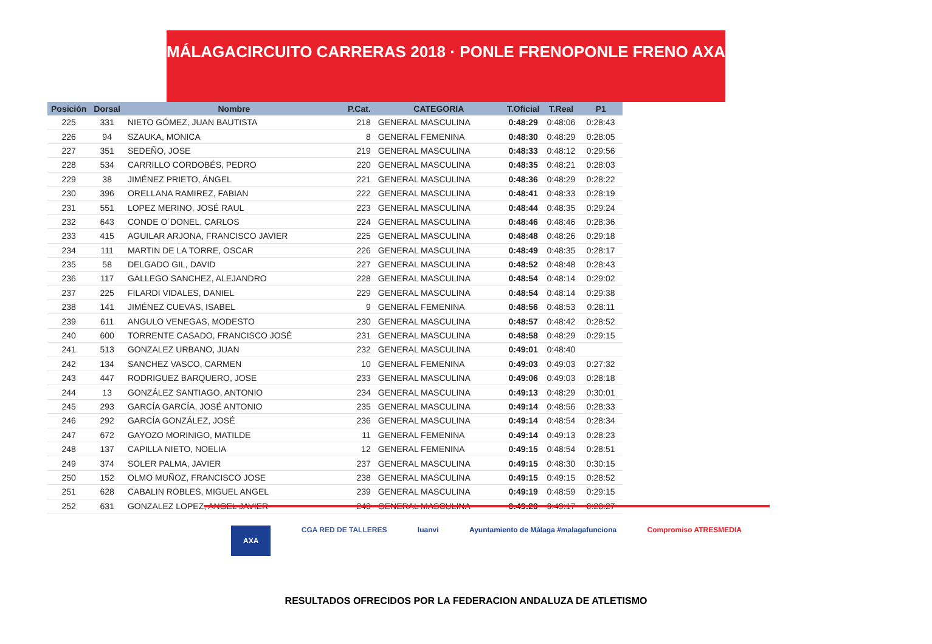MÁLAGA CIRCUITO CARRERAS 2018 · PONLE FRENO PONLE FRENO AXA
| Posición | Dorsal | Nombre | P.Cat. | CATEGORIA | T.Oficial | T.Real | P1 |
| --- | --- | --- | --- | --- | --- | --- | --- |
| 225 | 331 | NIETO GÓMEZ, JUAN BAUTISTA | 218 | GENERAL MASCULINA | 0:48:29 | 0:48:06 | 0:28:43 |
| 226 | 94 | SZAUKA, MONICA | 8 | GENERAL FEMENINA | 0:48:30 | 0:48:29 | 0:28:05 |
| 227 | 351 | SEDEÑO, JOSE | 219 | GENERAL MASCULINA | 0:48:33 | 0:48:12 | 0:29:56 |
| 228 | 534 | CARRILLO CORDOBÉS, PEDRO | 220 | GENERAL MASCULINA | 0:48:35 | 0:48:21 | 0:28:03 |
| 229 | 38 | JIMÉNEZ PRIETO, ÁNGEL | 221 | GENERAL MASCULINA | 0:48:36 | 0:48:29 | 0:28:22 |
| 230 | 396 | ORELLANA RAMIREZ, FABIAN | 222 | GENERAL MASCULINA | 0:48:41 | 0:48:33 | 0:28:19 |
| 231 | 551 | LOPEZ MERINO, JOSÉ RAUL | 223 | GENERAL MASCULINA | 0:48:44 | 0:48:35 | 0:29:24 |
| 232 | 643 | CONDE O´DONEL, CARLOS | 224 | GENERAL MASCULINA | 0:48:46 | 0:48:46 | 0:28:36 |
| 233 | 415 | AGUILAR ARJONA, FRANCISCO JAVIER | 225 | GENERAL MASCULINA | 0:48:48 | 0:48:26 | 0:29:18 |
| 234 | 111 | MARTIN DE LA TORRE, OSCAR | 226 | GENERAL MASCULINA | 0:48:49 | 0:48:35 | 0:28:17 |
| 235 | 58 | DELGADO GIL, DAVID | 227 | GENERAL MASCULINA | 0:48:52 | 0:48:48 | 0:28:43 |
| 236 | 117 | GALLEGO SANCHEZ, ALEJANDRO | 228 | GENERAL MASCULINA | 0:48:54 | 0:48:14 | 0:29:02 |
| 237 | 225 | FILARDI VIDALES, DANIEL | 229 | GENERAL MASCULINA | 0:48:54 | 0:48:14 | 0:29:38 |
| 238 | 141 | JIMÉNEZ CUEVAS, ISABEL | 9 | GENERAL FEMENINA | 0:48:56 | 0:48:53 | 0:28:11 |
| 239 | 611 | ANGULO VENEGAS, MODESTO | 230 | GENERAL MASCULINA | 0:48:57 | 0:48:42 | 0:28:52 |
| 240 | 600 | TORRENTE CASADO, FRANCISCO JOSÉ | 231 | GENERAL MASCULINA | 0:48:58 | 0:48:29 | 0:29:15 |
| 241 | 513 | GONZALEZ URBANO, JUAN | 232 | GENERAL MASCULINA | 0:49:01 | 0:48:40 | |
| 242 | 134 | SANCHEZ VASCO, CARMEN | 10 | GENERAL FEMENINA | 0:49:03 | 0:49:03 | 0:27:32 |
| 243 | 447 | RODRIGUEZ BARQUERO, JOSE | 233 | GENERAL MASCULINA | 0:49:06 | 0:49:03 | 0:28:18 |
| 244 | 13 | GONZÁLEZ SANTIAGO, ANTONIO | 234 | GENERAL MASCULINA | 0:49:13 | 0:48:29 | 0:30:01 |
| 245 | 293 | GARCÍA GARCÍA, JOSÉ ANTONIO | 235 | GENERAL MASCULINA | 0:49:14 | 0:48:56 | 0:28:33 |
| 246 | 292 | GARCÍA GONZÁLEZ, JOSÉ | 236 | GENERAL MASCULINA | 0:49:14 | 0:48:54 | 0:28:34 |
| 247 | 672 | GAYOZO MORINIGO, MATILDE | 11 | GENERAL FEMENINA | 0:49:14 | 0:49:13 | 0:28:23 |
| 248 | 137 | CAPILLA NIETO, NOELIA | 12 | GENERAL FEMENINA | 0:49:15 | 0:48:54 | 0:28:51 |
| 249 | 374 | SOLER PALMA, JAVIER | 237 | GENERAL MASCULINA | 0:49:15 | 0:48:30 | 0:30:15 |
| 250 | 152 | OLMO MUÑOZ, FRANCISCO JOSE | 238 | GENERAL MASCULINA | 0:49:15 | 0:49:15 | 0:28:52 |
| 251 | 628 | CABALIN ROBLES, MIGUEL ANGEL | 239 | GENERAL MASCULINA | 0:49:19 | 0:48:59 | 0:29:15 |
| 252 | 631 | GONZALEZ LOPEZ, ANGEL JAVIER | 240 | GENERAL MASCULINA | 0:49:20 | 0:49:17 | 0:28:27 |
AXA CGA RED DE TALLERES luanvi Ayuntamiento de Málaga #malagafunciona Compromiso ATRESMEDIA
RESULTADOS OFRECIDOS POR LA FEDERACION ANDALUZA DE ATLETISMO